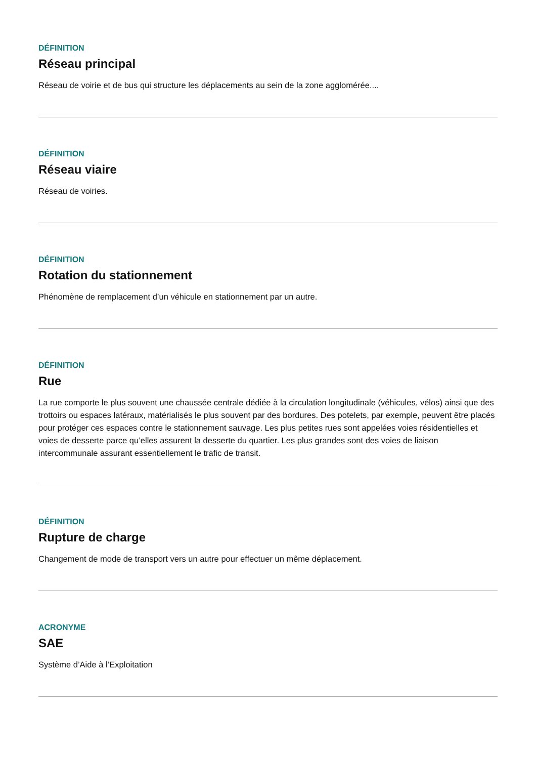DÉFINITION
Réseau principal
Réseau de voirie et de bus qui structure les déplacements au sein de la zone agglomérée....
DÉFINITION
Réseau viaire
Réseau de voiries.
DÉFINITION
Rotation du stationnement
Phénomène de remplacement d’un véhicule en stationnement par un autre.
DÉFINITION
Rue
La rue comporte le plus souvent une chaussée centrale dédiée à la circulation longitudinale (véhicules, vélos) ainsi que des trottoirs ou espaces latéraux, matérialisés le plus souvent par des bordures. Des potelets, par exemple, peuvent être placés pour protéger ces espaces contre le stationnement sauvage. Les plus petites rues sont appelées voies résidentielles et voies de desserte parce qu’elles assurent la desserte du quartier. Les plus grandes sont des voies de liaison intercommunale assurant essentiellement le trafic de transit.
DÉFINITION
Rupture de charge
Changement de mode de transport vers un autre pour effectuer un même déplacement.
ACRONYME
SAE
Système d’Aide à l’Exploitation